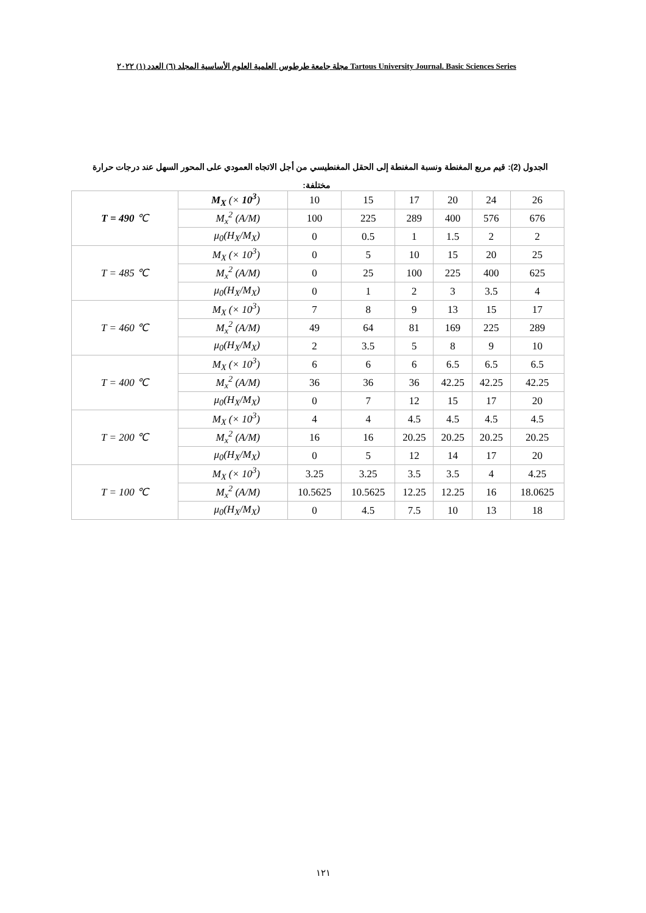مجلة جامعة طرطوس العلمية العلوم الأساسية المجلد (٦) العدد (١) ٢٠٢٢ Tartous University Journal. Basic Sciences Series
الجدول (2): قيم مربع المغنطة ونسبة المغنطة إلى الحقل المغنطيسي من أجل الاتجاه العمودي على المحور السهل عند درجات حرارة
مختلفة:
| T = 490 ℃ | M<sub>X</sub> (× 10<sup>3</sup> ) | 10 | 15 | 17 | 20 | 24 | 26 |
| | M<sub>x</sub><sup>2</sup> (A/M) | 100 | 225 | 289 | 400 | 576 | 676 |
| | μ<sub>0</sub>(H<sub>X</sub>/M<sub>X</sub>) | 0 | 0.5 | 1 | 1.5 | 2 | 2 |
| T = 485 ℃ | M<sub>X</sub> (× 10<sup>3</sup>) | 0 | 5 | 10 | 15 | 20 | 25 |
| | M<sub>x</sub><sup>2</sup> (A/M) | 0 | 25 | 100 | 225 | 400 | 625 |
| | μ<sub>0</sub>(H<sub>X</sub>/M<sub>X</sub>) | 0 | 1 | 2 | 3 | 3.5 | 4 |
| T = 460 ℃ | M<sub>X</sub> (× 10<sup>3</sup>) | 7 | 8 | 9 | 13 | 15 | 17 |
| | M<sub>x</sub><sup>2</sup> (A/M) | 49 | 64 | 81 | 169 | 225 | 289 |
| | μ<sub>0</sub>(H<sub>X</sub>/M<sub>X</sub>) | 2 | 3.5 | 5 | 8 | 9 | 10 |
| T = 400 ℃ | M<sub>X</sub> (× 10<sup>3</sup>) | 6 | 6 | 6 | 6.5 | 6.5 | 6.5 |
| | M<sub>x</sub><sup>2</sup> (A/M) | 36 | 36 | 36 | 42.25 | 42.25 | 42.25 |
| | μ<sub>0</sub>(H<sub>X</sub>/M<sub>X</sub>) | 0 | 7 | 12 | 15 | 17 | 20 |
| T = 200 ℃ | M<sub>X</sub> (× 10<sup>3</sup>) | 4 | 4 | 4.5 | 4.5 | 4.5 | 4.5 |
| | M<sub>x</sub><sup>2</sup> (A/M) | 16 | 16 | 20.25 | 20.25 | 20.25 | 20.25 |
| | μ<sub>0</sub>(H<sub>X</sub>/M<sub>X</sub>) | 0 | 5 | 12 | 14 | 17 | 20 |
| T = 100 ℃ | M<sub>X</sub> (× 10<sup>3</sup>) | 3.25 | 3.25 | 3.5 | 3.5 | 4 | 4.25 |
| | M<sub>x</sub><sup>2</sup> (A/M) | 10.5625 | 10.5625 | 12.25 | 12.25 | 16 | 18.0625 |
| | μ<sub>0</sub>(H<sub>X</sub>/M<sub>X</sub>) | 0 | 4.5 | 7.5 | 10 | 13 | 18 |
١٢١